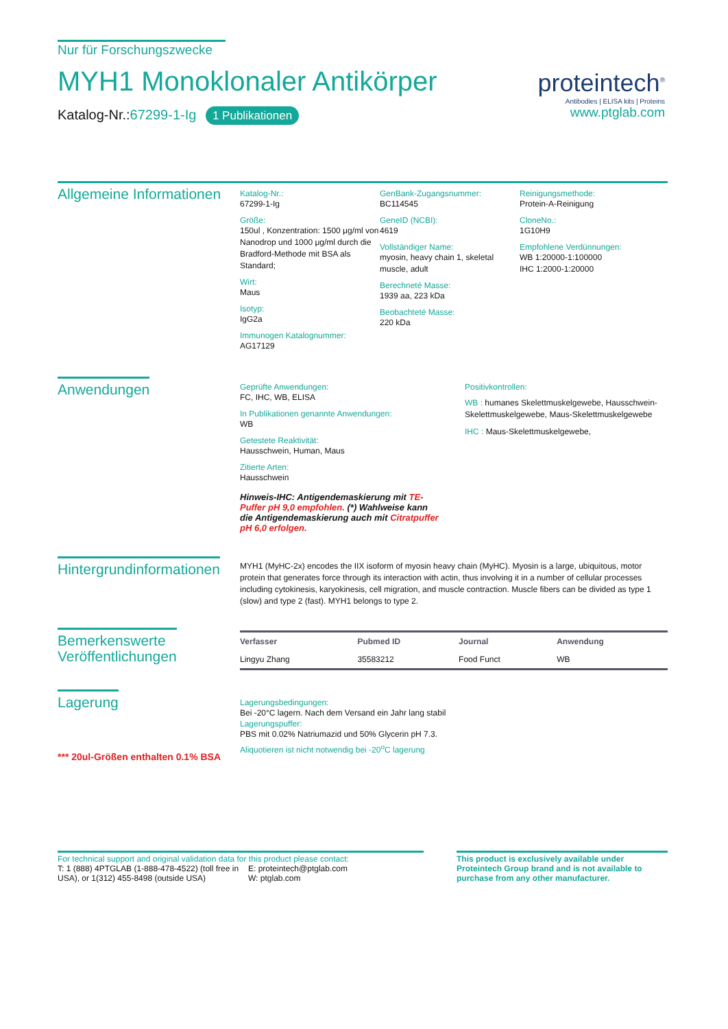Nur für Forschungszwecke
MYH1 Monoklonaler Antikörper
Katalog-Nr.:67299-1-Ig 1 Publikationen
proteintech<sup>®</sup>
Antibodies | ELISA kits | Proteins
www.ptglab.com
Allgemeine Informationen
Katalog-Nr.:
67299-1-Ig
Größe:
150ul , Konzentration: 1500 μg/ml von Nanodrop und 1000 μg/ml durch die Bradford-Methode mit BSA als Standard;
Wirt:
Maus
Isotyp:
IgG2a
Immunogen Katalognummer:
AG17129
GenBank-Zugangsnummer:
BC114545
GeneID (NCBI):
4619
Vollständiger Name:
myosin, heavy chain 1, skeletal muscle, adult
Berechneté Masse:
1939 aa, 223 kDa
Beobachteté Masse:
220 kDa
Reinigungsmethode:
Protein-A-Reinigung
CloneNo.:
1G10H9
Empfohlene Verdünnungen:
WB 1:20000-1:100000
IHC 1:2000-1:20000
Anwendungen
Geprüfte Anwendungen:
FC, IHC, WB, ELISA
In Publikationen genannte Anwendungen:
WB
Getestete Reaktivität:
Hausschwein, Human, Maus
Zitierte Arten:
Hausschwein
Hinweis-IHC: Antigendemaskierung mit TE-Puffer pH 9,0 empfohlen. (*) Wahlweise kann die Antigendemaskierung auch mit Citratpuffer pH 6,0 erfolgen.
Positivkontrollen:
WB : humanes Skelettmuskelgewebe, Hausschwein-Skelettmuskelgewebe, Maus-Skelettmuskelgewebe
IHC : Maus-Skelettmuskelgewebe,
Hintergrundinformationen
MYH1 (MyHC-2x) encodes the IIX isoform of myosin heavy chain (MyHC). Myosin is a large, ubiquitous, motor protein that generates force through its interaction with actin, thus involving it in a number of cellular processes including cytokinesis, karyokinesis, cell migration, and muscle contraction. Muscle fibers can be divided as type 1 (slow) and type 2 (fast). MYH1 belongs to type 2.
Bemerkenswerte
Veröffentlichungen
| Verfasser | Pubmed ID | Journal | Anwendung |
| --- | --- | --- | --- |
| Lingyu Zhang | 35583212 | Food Funct | WB |
Lagerung
*** 20ul-Größen enthalten 0.1% BSA
Lagerungsbedingungen:
Bei -20°C lagern. Nach dem Versand ein Jahr lang stabil
Lagerungspuffer:
PBS mit 0.02% Natriumazid und 50% Glycerin pH 7.3.
Aliquotieren ist nicht notwendig bei -20<sup>o</sup>C lagerung
For technical support and original validation data for this product please contact:
T: 1 (888) 4PTGLAB (1-888-478-4522) (toll free in USA), or 1(312) 455-8498 (outside USA)
E: proteintech@ptglab.com
W: ptglab.com
This product is exclusively available under Proteintech Group brand and is not available to purchase from any other manufacturer.